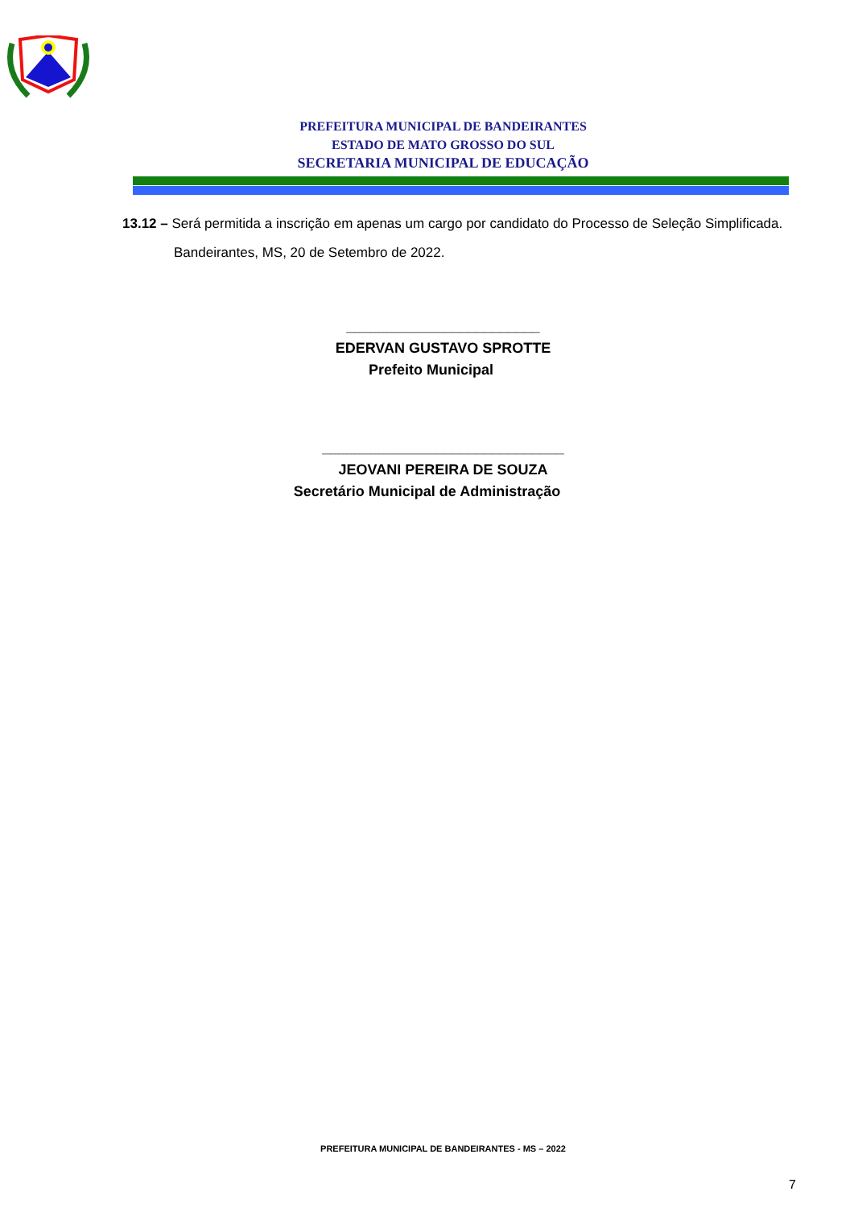PREFEITURA MUNICIPAL DE BANDEIRANTES
ESTADO DE MATO GROSSO DO SUL
SECRETARIA MUNICIPAL DE EDUCAÇÃO
13.12 – Será permitida a inscrição em apenas um cargo por candidato do Processo de Seleção Simplificada.
Bandeirantes, MS, 20 de Setembro de 2022.
________________________
EDERVAN GUSTAVO SPROTTE
Prefeito Municipal
______________________________
JEOVANI PEREIRA DE SOUZA
Secretário Municipal de Administração
PREFEITURA MUNICIPAL DE BANDEIRANTES - MS – 2022
7